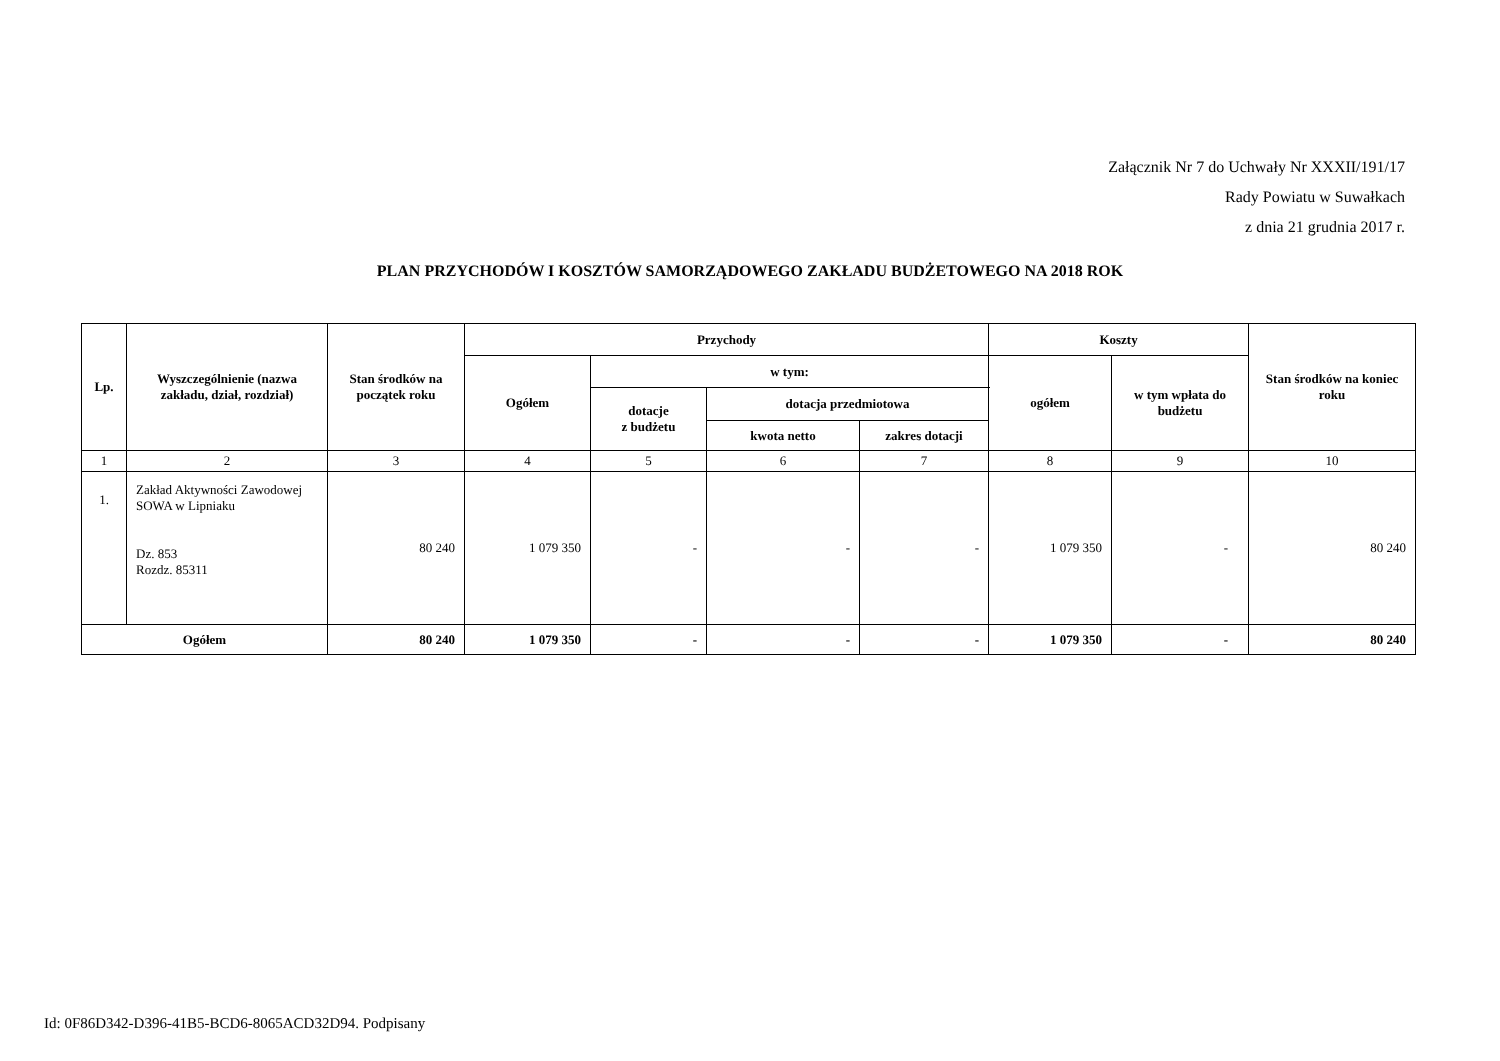Załącznik Nr 7 do Uchwały Nr XXXII/191/17
Rady Powiatu w Suwałkach
z dnia 21 grudnia 2017 r.
PLAN PRZYCHODÓW I KOSZTÓW SAMORZĄDOWEGO ZAKŁADU BUDŻETOWEGO NA 2018 ROK
| Lp. | Wyszczególnienie (nazwa zakładu, dział, rozdział) | Stan środków na początek roku | Przychody | | | | Koszty | | Stan środków na koniec roku |
| --- | --- | --- | --- | --- | --- | --- | --- | --- | --- |
| | | | Ogółem | w tym: | | | ogółem | w tym wpłata do budżetu | |
| | | | | dotacje z budżetu | dotacja przedmiotowa | | | | |
| | | | | | kwota netto | zakres dotacji | | | |
| 1 | 2 | 3 | 4 | 5 | 6 | 7 | 8 | 9 | 10 |
| 1. | Zakład Aktywności Zawodowej SOWA w Lipniaku Dz. 853 Rozdz. 85311 | 80 240 | 1 079 350 | - | - | - | 1 079 350 | - | 80 240 |
| Ogółem | | 80 240 | 1 079 350 | - | - | - | 1 079 350 | - | 80 240 |
Id: 0F86D342-D396-41B5-BCD6-8065ACD32D94. Podpisany